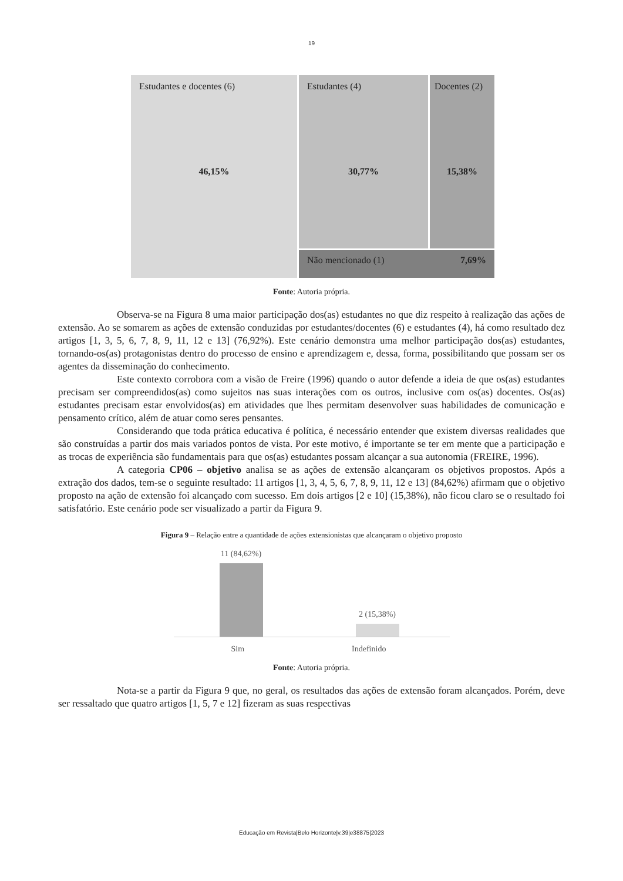19
Estudantes e docentes (6)
46,15%
Estudantes (4)
30,77%
Docentes (2)
15,38%
Não mencionado (1) 7,69%
Fonte: Autoria própria.
Observa-se na Figura 8 uma maior participação dos(as) estudantes no que diz respeito à realização das ações de extensão. Ao se somarem as ações de extensão conduzidas por estudantes/docentes (6) e estudantes (4), há como resultado dez artigos [1, 3, 5, 6, 7, 8, 9, 11, 12 e 13] (76,92%). Este cenário demonstra uma melhor participação dos(as) estudantes, tornando-os(as) protagonistas dentro do processo de ensino e aprendizagem e, dessa, forma, possibilitando que possam ser os agentes da disseminação do conhecimento.
Este contexto corrobora com a visão de Freire (1996) quando o autor defende a ideia de que os(as) estudantes precisam ser compreendidos(as) como sujeitos nas suas interações com os outros, inclusive com os(as) docentes. Os(as) estudantes precisam estar envolvidos(as) em atividades que lhes permitam desenvolver suas habilidades de comunicação e pensamento crítico, além de atuar como seres pensantes.
Considerando que toda prática educativa é política, é necessário entender que existem diversas realidades que são construídas a partir dos mais variados pontos de vista. Por este motivo, é importante se ter em mente que a participação e as trocas de experiência são fundamentais para que os(as) estudantes possam alcançar a sua autonomia (FREIRE, 1996).
A categoria CP06 – objetivo analisa se as ações de extensão alcançaram os objetivos propostos. Após a extração dos dados, tem-se o seguinte resultado: 11 artigos [1, 3, 4, 5, 6, 7, 8, 9, 11, 12 e 13] (84,62%) afirmam que o objetivo proposto na ação de extensão foi alcançado com sucesso. Em dois artigos [2 e 10] (15,38%), não ficou claro se o resultado foi satisfatório. Este cenário pode ser visualizado a partir da Figura 9.
Figura 9 – Relação entre a quantidade de ações extensionistas que alcançaram o objetivo proposto
11 (84,62%)
2 (15,38%)
Sim Indefinido
Fonte: Autoria própria.
Nota-se a partir da Figura 9 que, no geral, os resultados das ações de extensão foram alcançados. Porém, deve ser ressaltado que quatro artigos [1, 5, 7 e 12] fizeram as suas respectivas
Educação em Revista|Belo Horizonte|v.39|e38875|2023